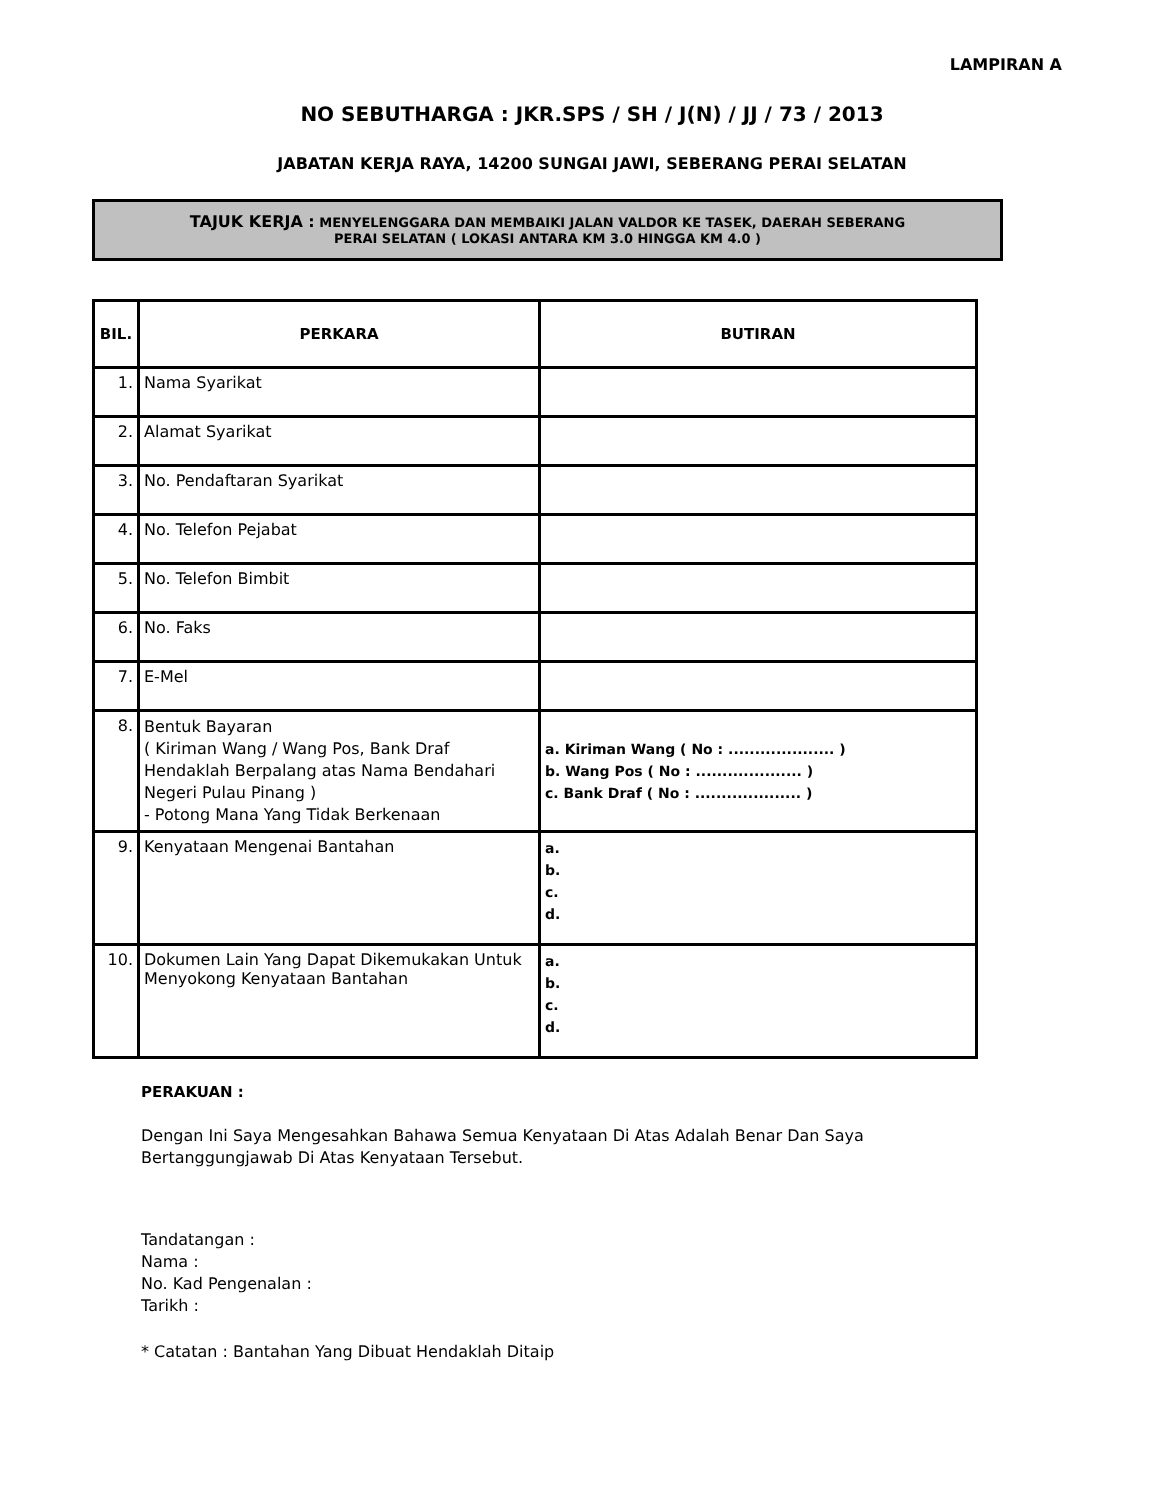LAMPIRAN A
NO SEBUTHARGA : JKR.SPS / SH / J(N) / JJ / 73 / 2013
JABATAN KERJA RAYA, 14200 SUNGAI JAWI, SEBERANG PERAI SELATAN
TAJUK KERJA : MENYELENGGARA DAN MEMBAIKI JALAN VALDOR KE TASEK, DAERAH SEBERANG
PERAI SELATAN ( LOKASI ANTARA KM 3.0 HINGGA KM 4.0 )
| BIL. | PERKARA | BUTIRAN |
| --- | --- | --- |
| 1. | Nama Syarikat | |
| 2. | Alamat Syarikat | |
| 3. | No. Pendaftaran Syarikat | |
| 4. | No. Telefon Pejabat | |
| 5. | No. Telefon Bimbit | |
| 6. | No. Faks | |
| 7. | E-Mel | |
| 8. | Bentuk Bayaran ( Kiriman Wang / Wang Pos, Bank Draf Hendaklah Berpalang atas Nama Bendahari Negeri Pulau Pinang ) - Potong Mana Yang Tidak Berkenaan | a. Kiriman Wang ( No : .................... ) b. Wang Pos ( No : .................... ) c. Bank Draf ( No : .................... ) |
| 9. | Kenyataan Mengenai Bantahan | a. b. c. d. |
| 10. | Dokumen Lain Yang Dapat Dikemukakan Untuk Menyokong Kenyataan Bantahan | a. b. c. d. |
PERAKUAN :
Dengan Ini Saya Mengesahkan Bahawa Semua Kenyataan Di Atas Adalah Benar Dan Saya
Bertanggungjawab Di Atas Kenyataan Tersebut.
Tandatangan :
Nama :
No. Kad Pengenalan :
Tarikh :
* Catatan : Bantahan Yang Dibuat Hendaklah Ditaip